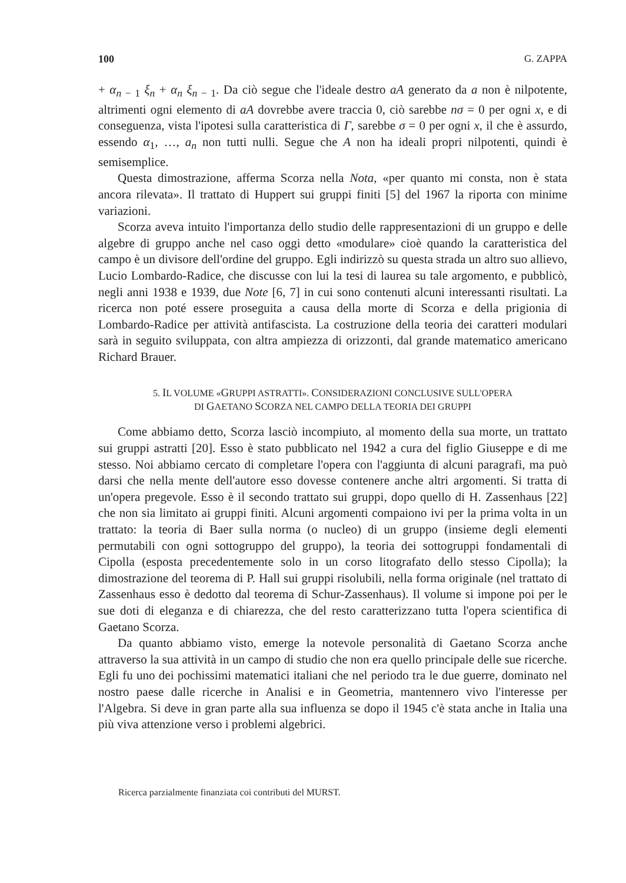100 G. ZAPPA
+ α<sub>n − 1</sub> ξ<sub>n</sub> + α<sub>n</sub> ξ<sub>n − 1</sub>. Da ciò segue che l'ideale destro aA generato da a non è nilpotente, altrimenti ogni elemento di aA dovrebbe avere traccia 0, ciò sarebbe nσ = 0 per ogni x, e di conseguenza, vista l'ipotesi sulla caratteristica di Γ, sarebbe σ = 0 per ogni x, il che è assurdo, essendo α<sub>1</sub>, …, a<sub>n</sub> non tutti nulli. Segue che A non ha ideali propri nilpotenti, quindi è semisemplice.
Questa dimostrazione, afferma Scorza nella Nota, «per quanto mi consta, non è stata ancora rilevata». Il trattato di Huppert sui gruppi finiti [5] del 1967 la riporta con minime variazioni.
Scorza aveva intuito l'importanza dello studio delle rappresentazioni di un gruppo e delle algebre di gruppo anche nel caso oggi detto «modulare» cioè quando la caratteristica del campo è un divisore dell'ordine del gruppo. Egli indirizzò su questa strada un altro suo allievo, Lucio Lombardo-Radice, che discusse con lui la tesi di laurea su tale argomento, e pubblicò, negli anni 1938 e 1939, due Note [6, 7] in cui sono contenuti alcuni interessanti risultati. La ricerca non poté essere proseguita a causa della morte di Scorza e della prigionia di Lombardo-Radice per attività antifascista. La costruzione della teoria dei caratteri modulari sarà in seguito sviluppata, con altra ampiezza di orizzonti, dal grande matematico americano Richard Brauer.
5. IL VOLUME «GRUPPI ASTRATTI». CONSIDERAZIONI CONCLUSIVE SULL'OPERA
DI GAETANO SCORZA NEL CAMPO DELLA TEORIA DEI GRUPPI
Come abbiamo detto, Scorza lasciò incompiuto, al momento della sua morte, un trattato sui gruppi astratti [20]. Esso è stato pubblicato nel 1942 a cura del figlio Giuseppe e di me stesso. Noi abbiamo cercato di completare l'opera con l'aggiunta di alcuni paragrafi, ma può darsi che nella mente dell'autore esso dovesse contenere anche altri argomenti. Si tratta di un'opera pregevole. Esso è il secondo trattato sui gruppi, dopo quello di H. Zassenhaus [22] che non sia limitato ai gruppi finiti. Alcuni argomenti compaiono ivi per la prima volta in un trattato: la teoria di Baer sulla norma (o nucleo) di un gruppo (insieme degli elementi permutabili con ogni sottogruppo del gruppo), la teoria dei sottogruppi fondamentali di Cipolla (esposta precedentemente solo in un corso litografato dello stesso Cipolla); la dimostrazione del teorema di P. Hall sui gruppi risolubili, nella forma originale (nel trattato di Zassenhaus esso è dedotto dal teorema di Schur-Zassenhaus). Il volume si impone poi per le sue doti di eleganza e di chiarezza, che del resto caratterizzano tutta l'opera scientifica di Gaetano Scorza.
Da quanto abbiamo visto, emerge la notevole personalità di Gaetano Scorza anche attraverso la sua attività in un campo di studio che non era quello principale delle sue ricerche. Egli fu uno dei pochissimi matematici italiani che nel periodo tra le due guerre, dominato nel nostro paese dalle ricerche in Analisi e in Geometria, mantennero vivo l'interesse per l'Algebra. Si deve in gran parte alla sua influenza se dopo il 1945 c'è stata anche in Italia una più viva attenzione verso i problemi algebrici.
Ricerca parzialmente finanziata coi contributi del MURST.